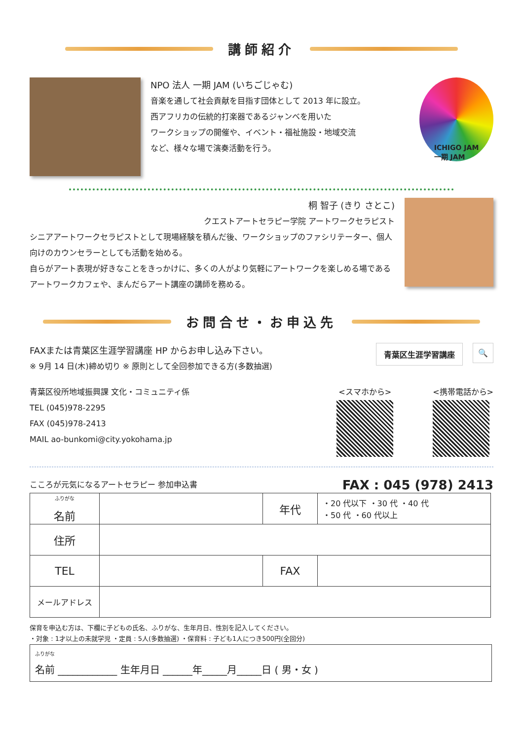講師紹介
NPO 法人 一期 JAM (いちごじゃむ)
音楽を通して社会貢献を目指す団体として 2013 年に設立。
西アフリカの伝統的打楽器であるジャンベを用いた
ワークショップの開催や、イベント・福祉施設・地域交流
など、様々な場で演奏活動を行う。
ICHIGO JAM
一期 JAM
桐 智子 (きり さとこ)
クエストアートセラピー学院 アートワークセラピスト
シニアアートワークセラピストとして現場経験を積んだ後、ワークショップのファシリテーター、個人向けのカウンセラーとしても活動を始める。
自らがアート表現が好きなことをきっかけに、多くの人がより気軽にアートワークを楽しめる場であるアートワークカフェや、まんだらアート講座の講師を務める。
お問合せ・お申込先
FAXまたは青葉区生涯学習講座 HP からお申し込み下さい。
※ 9月 14 日(木)締め切り ※ 原則として全回参加できる方(多数抽選)
青葉区生涯学習講座 🔍
青葉区役所地域振興課 文化・コミュニティ係
TEL (045)978-2295
FAX (045)978-2413
MAIL ao-bunkomi@city.yokohama.jp
<スマホから> <携帯電話から>
こころが元気になるアートセラピー 参加申込書
FAX : 045 (978) 2413
| <sup>ふりがな</sup> 名前 | | 年代 | ・20 代以下 ・30 代 ・40 代 ・50 代 ・60 代以上 |
| 住所 | | | |
| TEL | | FAX | |
| メールアドレス | | | |
保育を申込む方は、下欄に子どもの氏名、ふりがな、生年月日、性別を記入してください。
・対象 : 1才以上の未就学児 ・定員 : 5人(多数抽選) ・保育料 : 子ども1人につき500円(全回分)
<sup>ふりがな</sup>
名前 ____________ 生年月日 ______年_____月_____日 ( 男・女 )